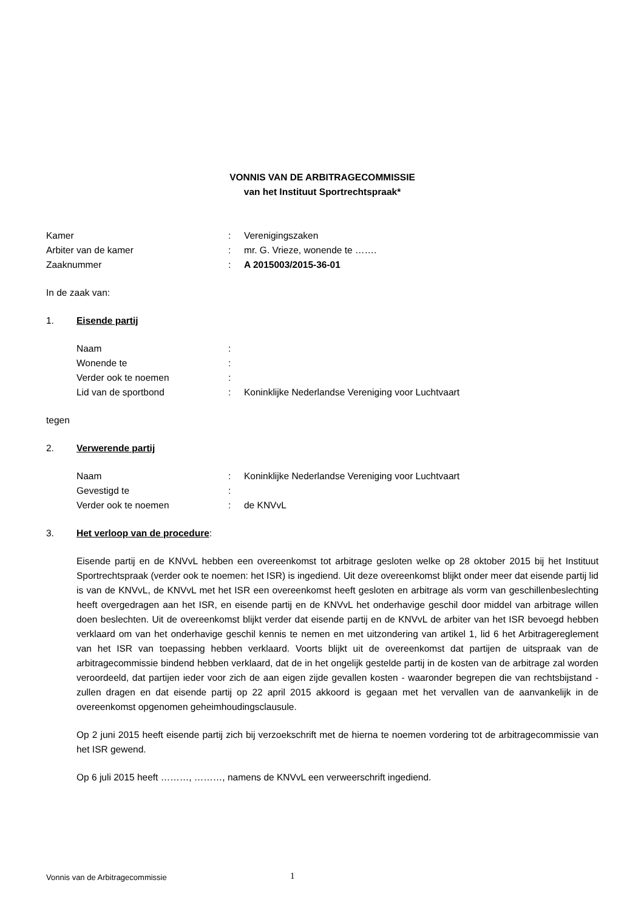VONNIS VAN DE ARBITRAGECOMMISSIE
van het Instituut Sportrechtspraak*
| Kamer | : | Verenigingszaken |
| Arbiter van de kamer | : | mr. G. Vrieze, wonende te ……. |
| Zaaknummer | : | A 2015003/2015-36-01 |
In de zaak van:
1. Eisende partij
| Naam | : | |
| Wonende te | : | |
| Verder ook te noemen | : | |
| Lid van de sportbond | : | Koninklijke Nederlandse Vereniging voor Luchtvaart |
tegen
2. Verwerende partij
| Naam | : | Koninklijke Nederlandse Vereniging voor Luchtvaart |
| Gevestigd te | : | |
| Verder ook te noemen | : | de KNVvL |
3. Het verloop van de procedure:
Eisende partij en de KNVvL hebben een overeenkomst tot arbitrage gesloten welke op 28 oktober 2015 bij het Instituut Sportrechtspraak (verder ook te noemen: het ISR) is ingediend. Uit deze overeenkomst blijkt onder meer dat eisende partij lid is van de KNVvL, de KNVvL met het ISR een overeenkomst heeft gesloten en arbitrage als vorm van geschillenbeslechting heeft overgedragen aan het ISR, en eisende partij en de KNVvL het onderhavige geschil door middel van arbitrage willen doen beslechten. Uit de overeenkomst blijkt verder dat eisende partij en de KNVvL de arbiter van het ISR bevoegd hebben verklaard om van het onderhavige geschil kennis te nemen en met uitzondering van artikel 1, lid 6 het Arbitragereglement van het ISR van toepassing hebben verklaard. Voorts blijkt uit de overeenkomst dat partijen de uitspraak van de arbitragecommissie bindend hebben verklaard, dat de in het ongelijk gestelde partij in de kosten van de arbitrage zal worden veroordeeld, dat partijen ieder voor zich de aan eigen zijde gevallen kosten - waaronder begrepen die van rechtsbijstand - zullen dragen en dat eisende partij op 22 april 2015 akkoord is gegaan met het vervallen van de aanvankelijk in de overeenkomst opgenomen geheimhoudingsclausule.
Op 2 juni 2015 heeft eisende partij zich bij verzoekschrift met de hierna te noemen vordering tot de arbitragecommissie van het ISR gewend.
Op 6 juli 2015 heeft ………, ………, namens de KNVvL een verweerschrift ingediend.
Vonnis van de Arbitragecommissie
1